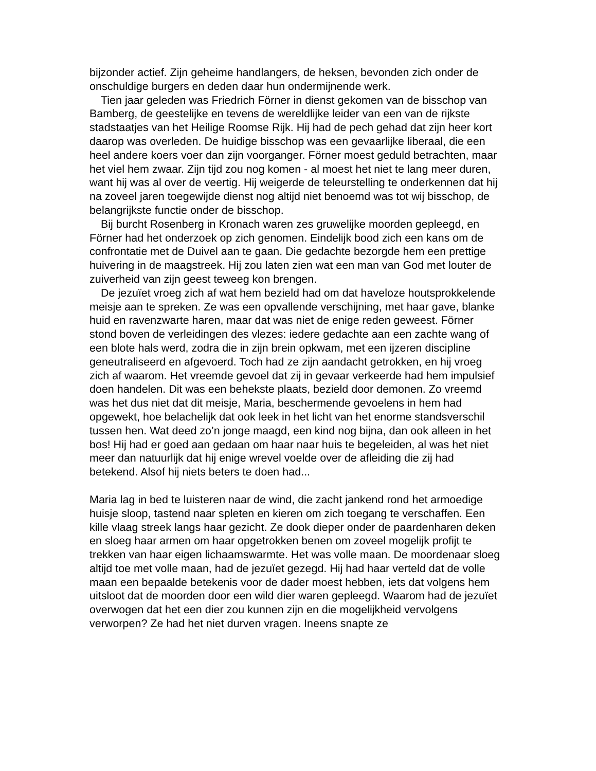bijzonder actief. Zijn geheime handlangers, de heksen, bevonden zich onder de onschuldige burgers en deden daar hun ondermijnende werk.
Tien jaar geleden was Friedrich Förner in dienst gekomen van de bisschop van Bamberg, de geestelijke en tevens de wereldlijke leider van een van de rijkste stadstaatjes van het Heilige Roomse Rijk. Hij had de pech gehad dat zijn heer kort daarop was overleden. De huidige bisschop was een gevaarlijke liberaal, die een heel andere koers voer dan zijn voorganger. Förner moest geduld betrachten, maar het viel hem zwaar. Zijn tijd zou nog komen - al moest het niet te lang meer duren, want hij was al over de veertig. Hij weigerde de teleurstelling te onderkennen dat hij na zoveel jaren toegewijde dienst nog altijd niet benoemd was tot wij bisschop, de belangrijkste functie onder de bisschop.
Bij burcht Rosenberg in Kronach waren zes gruwelijke moorden gepleegd, en Förner had het onderzoek op zich genomen. Eindelijk bood zich een kans om de confrontatie met de Duivel aan te gaan. Die gedachte bezorgde hem een prettige huivering in de maagstreek. Hij zou laten zien wat een man van God met louter de zuiverheid van zijn geest teweeg kon brengen.
De jezuïet vroeg zich af wat hem bezield had om dat haveloze houtsprokkelende meisje aan te spreken. Ze was een opvallende verschijning, met haar gave, blanke huid en ravenzwarte haren, maar dat was niet de enige reden geweest. Förner stond boven de verleidingen des vlezes: iedere gedachte aan een zachte wang of een blote hals werd, zodra die in zijn brein opkwam, met een ijzeren discipline geneutraliseerd en afgevoerd. Toch had ze zijn aandacht getrokken, en hij vroeg zich af waarom. Het vreemde gevoel dat zij in gevaar verkeerde had hem impulsief doen handelen. Dit was een behekste plaats, bezield door demonen. Zo vreemd was het dus niet dat dit meisje, Maria, beschermende gevoelens in hem had opgewekt, hoe belachelijk dat ook leek in het licht van het enorme standsverschil tussen hen. Wat deed zo’n jonge maagd, een kind nog bijna, dan ook alleen in het bos! Hij had er goed aan gedaan om haar naar huis te begeleiden, al was het niet meer dan natuurlijk dat hij enige wrevel voelde over de afleiding die zij had betekend. Alsof hij niets beters te doen had...
Maria lag in bed te luisteren naar de wind, die zacht jankend rond het armoedige huisje sloop, tastend naar spleten en kieren om zich toegang te verschaffen. Een kille vlaag streek langs haar gezicht. Ze dook dieper onder de paardenharen deken en sloeg haar armen om haar opgetrokken benen om zoveel mogelijk profijt te trekken van haar eigen lichaamswarmte. Het was volle maan. De moordenaar sloeg altijd toe met volle maan, had de jezuïet gezegd. Hij had haar verteld dat de volle maan een bepaalde betekenis voor de dader moest hebben, iets dat volgens hem uitsloot dat de moorden door een wild dier waren gepleegd. Waarom had de jezuïet overwogen dat het een dier zou kunnen zijn en die mogelijkheid vervolgens verworpen? Ze had het niet durven vragen. Ineens snapte ze